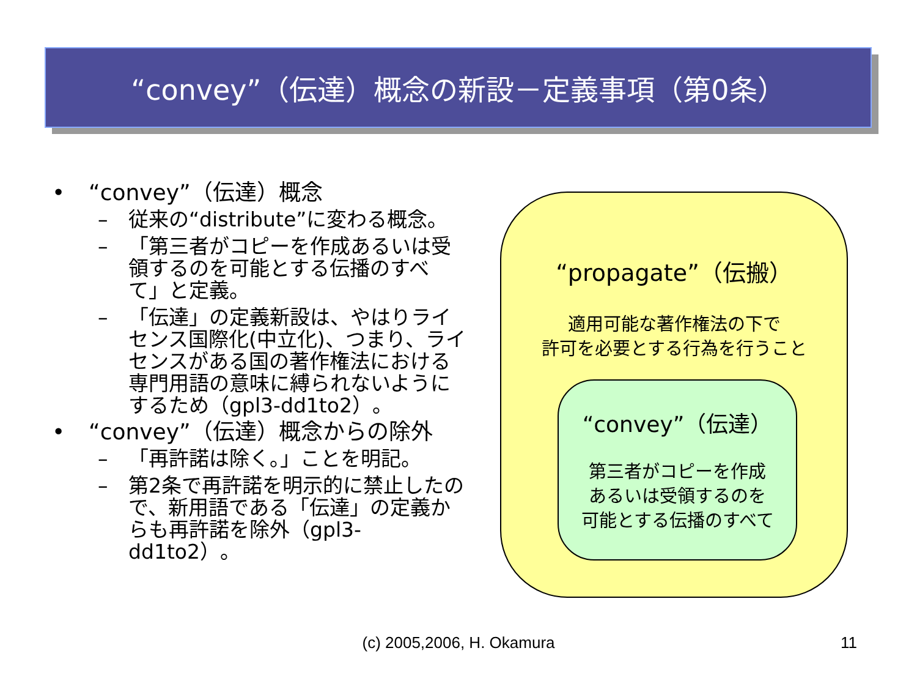“convey”（伝達）概念の新設－定義事項（第0条）
• “convey”（伝達）概念
– 従来の“distribute”に変わる概念。
– 「第三者がコピーを作成あるいは受領するのを可能とする伝播のすべて」と定義。
– 「伝達」の定義新設は、やはりライセンス国際化(中立化)、つまり、ライセンスがある国の著作権法における専門用語の意味に縛られないようにするため（gpl3-dd1to2）。
• “convey”（伝達）概念からの除外
– 「再許諾は除く。」ことを明記。
– 第2条で再許諾を明示的に禁止したので、新用語である「伝達」の定義からも再許諾を除外（gpl3-dd1to2）。
“propagate”（伝搬）
適用可能な著作権法の下で
許可を必要とする行為を行うこと
“convey”（伝達）
第三者がコピーを作成
あるいは受領するのを
可能とする伝播のすべて
(c) 2005,2006, H. Okamura 11